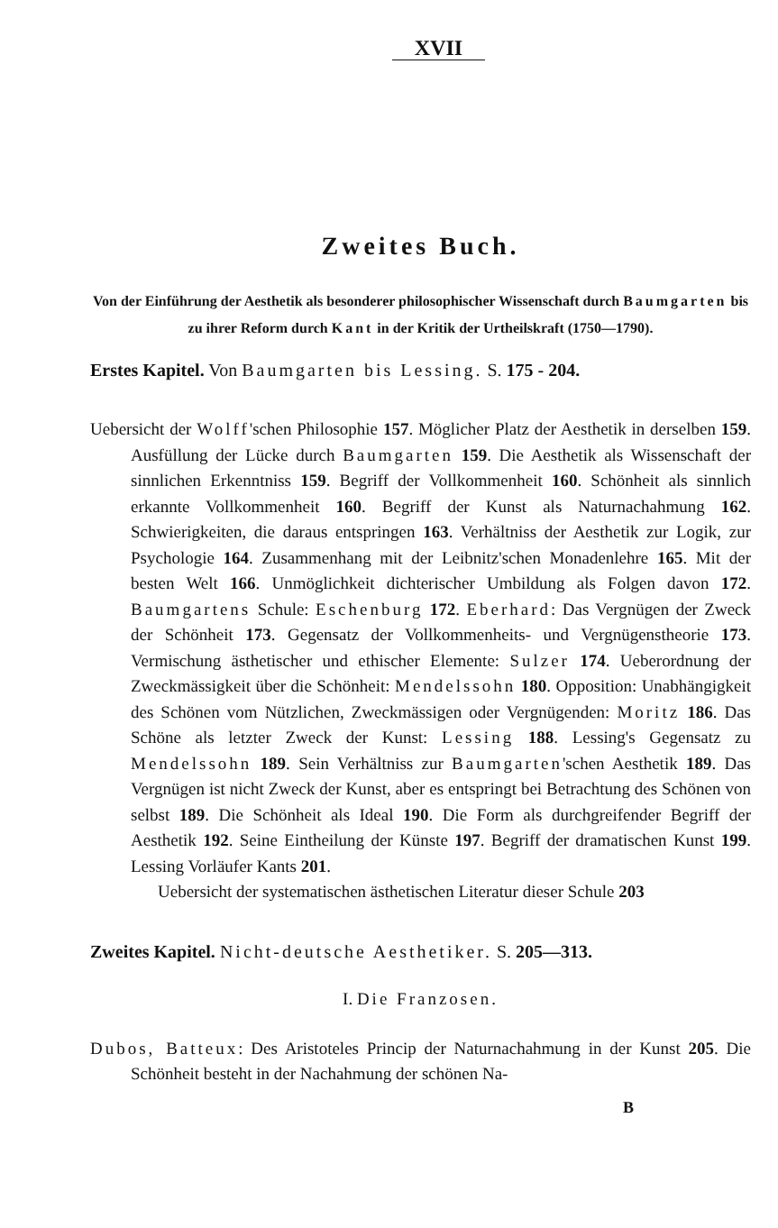XVII
Zweites Buch.
Von der Einführung der Aesthetik als besonderer philosophischer Wissenschaft durch Baumgarten bis
zu ihrer Reform durch Kant in der Kritik der Urtheilskraft (1750—1790).
Erstes Kapitel. Von Baumgarten bis Lessing. S. 175 - 204.
Uebersicht der Wolff'schen Philosophie 157. Möglicher Platz der Aesthetik in derselben 159. Ausfüllung der Lücke durch Baumgarten 159. Die Aesthetik als Wissenschaft der sinnlichen Erkenntniss 159. Begriff der Vollkommenheit 160. Schönheit als sinnlich erkannte Vollkommenheit 160. Begriff der Kunst als Naturnachahmung 162. Schwierigkeiten, die daraus entspringen 163. Verhältniss der Aesthetik zur Logik, zur Psychologie 164. Zusammenhang mit der Leibnitz'schen Monadenlehre 165. Mit der besten Welt 166. Unmöglichkeit dichterischer Umbildung als Folgen davon 172. Baumgartens Schule: Eschenburg 172. Eberhard: Das Vergnügen der Zweck der Schönheit 173. Gegensatz der Vollkommenheits- und Vergnügenstheorie 173. Vermischung ästhetischer und ethischer Elemente: Sulzer 174. Ueberordnung der Zweckmässigkeit über die Schönheit: Mendelssohn 180. Opposition: Unabhängigkeit des Schönen vom Nützlichen, Zweckmässigen oder Vergnügenden: Moritz 186. Das Schöne als letzter Zweck der Kunst: Lessing 188. Lessing's Gegensatz zu Mendelssohn 189. Sein Verhältniss zur Baumgarten'schen Aesthetik 189. Das Vergnügen ist nicht Zweck der Kunst, aber es entspringt bei Betrachtung des Schönen von selbst 189. Die Schönheit als Ideal 190. Die Form als durchgreifender Begriff der Aesthetik 192. Seine Eintheilung der Künste 197. Begriff der dramatischen Kunst 199. Lessing Vorläufer Kants 201.
Uebersicht der systematischen ästhetischen Literatur dieser Schule 203
Zweites Kapitel. Nicht-deutsche Aesthetiker. S. 205—313.
I. Die Franzosen.
Dubos, Batteux: Des Aristoteles Princip der Naturnachahmung in der Kunst 205. Die Schönheit besteht in der Nachahmung der schönen Na-
B